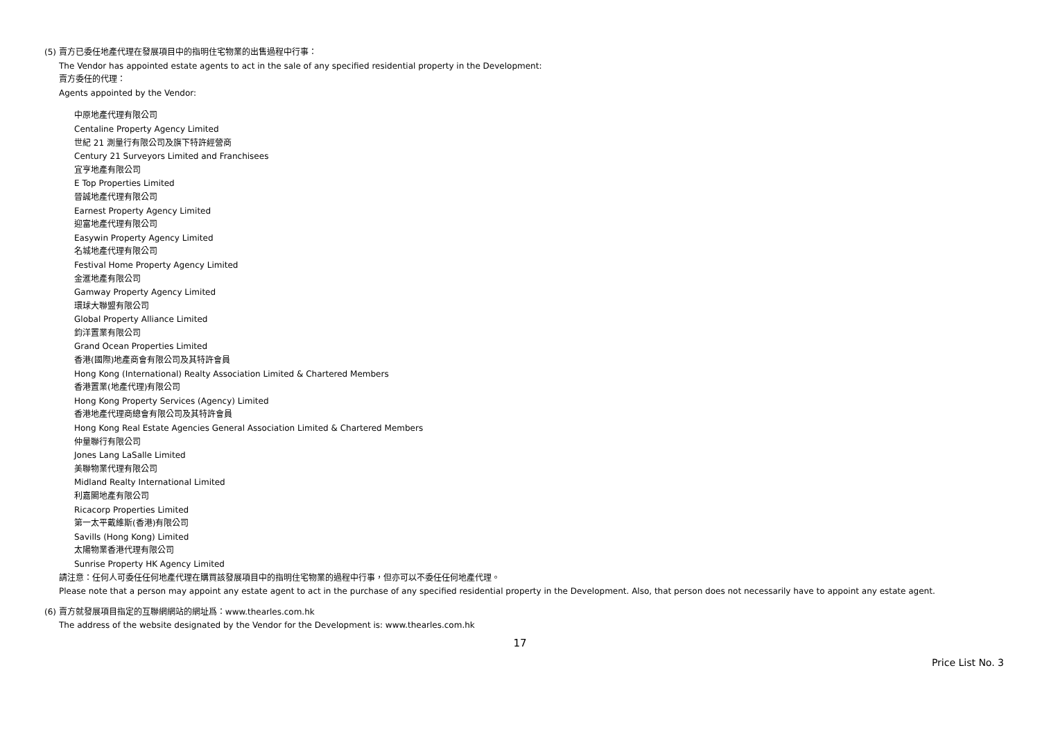(5) 賣方已委任地產代理在發展項目中的指明住宅物業的出售過程中行事：
The Vendor has appointed estate agents to act in the sale of any specified residential property in the Development:
賣方委任的代理：
Agents appointed by the Vendor:
中原地產代理有限公司
Centaline Property Agency Limited
世紀 21 測量行有限公司及旗下特許經營商
Century 21 Surveyors Limited and Franchisees
宜亨地產有限公司
E Top Properties Limited
晉誠地產代理有限公司
Earnest Property Agency Limited
迎富地產代理有限公司
Easywin Property Agency Limited
名城地產代理有限公司
Festival Home Property Agency Limited
金滙地產有限公司
Gamway Property Agency Limited
環球大聯盟有限公司
Global Property Alliance Limited
鈞洋置業有限公司
Grand Ocean Properties Limited
香港(國際)地產商會有限公司及其特許會員
Hong Kong (International) Realty Association Limited & Chartered Members
香港置業(地產代理)有限公司
Hong Kong Property Services (Agency) Limited
香港地產代理商總會有限公司及其特許會員
Hong Kong Real Estate Agencies General Association Limited & Chartered Members
仲量聯行有限公司
Jones Lang LaSalle Limited
美聯物業代理有限公司
Midland Realty International Limited
利嘉閣地產有限公司
Ricacorp Properties Limited
第一太平戴維斯(香港)有限公司
Savills (Hong Kong) Limited
太陽物業香港代理有限公司
Sunrise Property HK Agency Limited
請注意：任何人可委任任何地產代理在購買該發展項目中的指明住宅物業的過程中行事，但亦可以不委任任何地產代理。
Please note that a person may appoint any estate agent to act in the purchase of any specified residential property in the Development. Also, that person does not necessarily have to appoint any estate agent.
(6) 賣方就發展項目指定的互聯網網站的網址爲：www.thearles.com.hk
The address of the website designated by the Vendor for the Development is: www.thearles.com.hk
17
Price List No. 3